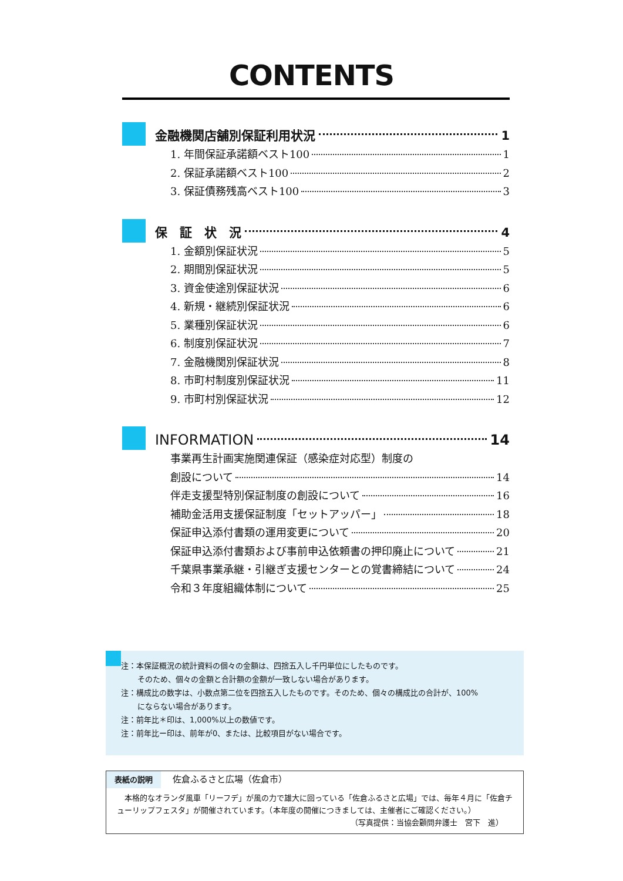CONTENTS
金融機関店舗別保証利用状況 1
1. 年間保証承諾額ベスト100 1
2. 保証承諾額ベスト100 2
3. 保証債務残高ベスト100 3
保　証　状　況 4
1. 金額別保証状況 5
2. 期間別保証状況 5
3. 資金使途別保証状況 6
4. 新規・継続別保証状況 6
5. 業種別保証状況 6
6. 制度別保証状況 7
7. 金融機関別保証状況 8
8. 市町村制度別保証状況 11
9. 市町村別保証状況 12
INFORMATION 14
事業再生計画実施関連保証（感染症対応型）制度の
創設について 14
伴走支援型特別保証制度の創設について 16
補助金活用支援保証制度「セットアッパー」 18
保証申込添付書類の運用変更について 20
保証申込添付書類および事前申込依頼書の押印廃止について 21
千葉県事業承継・引継ぎ支援センターとの覚書締結について 24
令和３年度組織体制について 25
注：本保証概況の統計資料の個々の金額は、四捨五入し千円単位にしたものです。
そのため、個々の金額と合計額の金額が一致しない場合があります。
注：構成比の数字は、小数点第二位を四捨五入したものです。そのため、個々の構成比の合計が、100%
にならない場合があります。
注：前年比＊印は、1,000%以上の数値です。
注：前年比ー印は、前年が0、または、比較項目がない場合です。
表紙の説明 佐倉ふるさと広場（佐倉市）
　本格的なオランダ風車「リーフデ」が風の力で雄大に回っている「佐倉ふるさと広場」では、毎年４月に「佐倉チューリップフェスタ」が開催されています。（本年度の開催につきましては、主催者にご確認ください。）
（写真提供：当協会顧問弁護士　宮下　進）